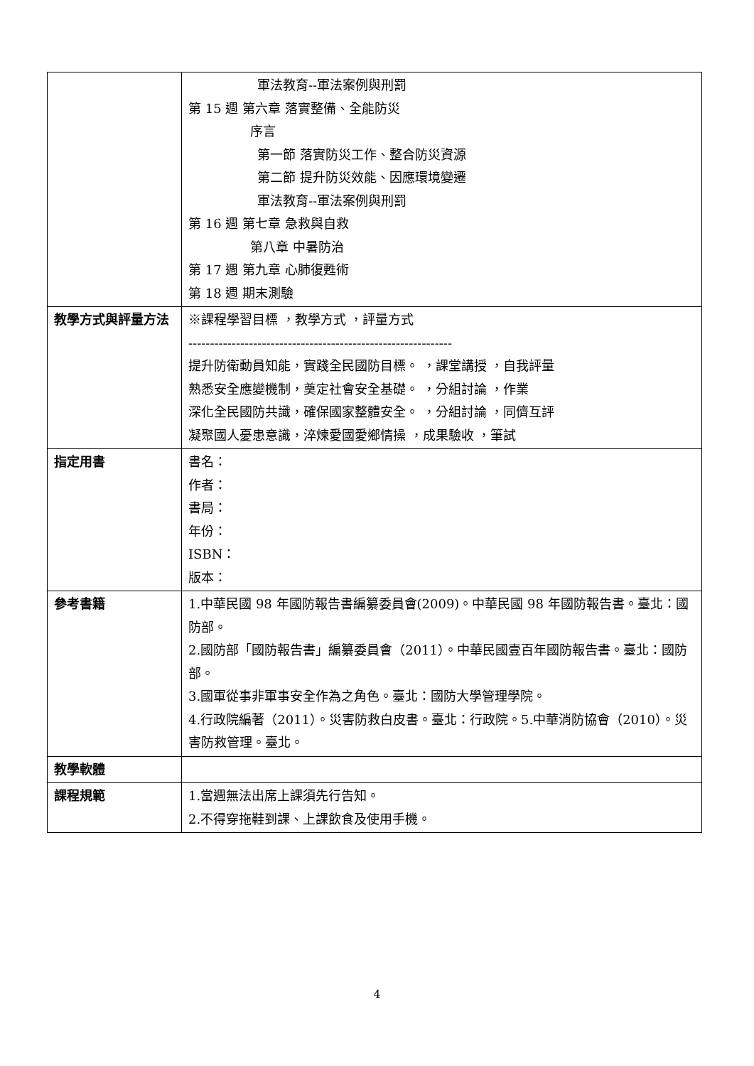| | 軍法教育--軍法案例與刑罰 第 15 週 第六章 落實整備、全能防災 序言 第一節 落實防災工作、整合防災資源 第二節 提升防災效能、因應環境變遷 軍法教育--軍法案例與刑罰 第 16 週 第七章 急救與自救 第八章 中暑防治 第 17 週 第九章 心肺復甦術 第 18 週 期末測驗 |
| 教學方式與評量方法 | ※課程學習目標 ，教學方式 ，評量方式 ------------------------------------------------------------- 提升防衛動員知能，實踐全民國防目標。 ，課堂講授 ，自我評量 熟悉安全應變機制，奠定社會安全基礎。 ，分組討論 ，作業 深化全民國防共識，確保國家整體安全。 ，分組討論 ，同儕互評 凝聚國人憂患意識，淬煉愛國愛鄉情操 ，成果驗收 ，筆試 |
| 指定用書 | 書名： 作者： 書局： 年份： ISBN： 版本： |
| 參考書籍 | 1.中華民國 98 年國防報告書編纂委員會(2009)。中華民國 98 年國防報告書。臺北：國防部。 2.國防部「國防報告書」編纂委員會（2011）。中華民國壹百年國防報告書。臺北：國防部。 3.國軍從事非軍事安全作為之角色。臺北：國防大學管理學院。 4.行政院編著（2011）。災害防救白皮書。臺北：行政院。5.中華消防協會（2010）。災害防救管理。臺北。 |
| 教學軟體 | |
| 課程規範 | 1.當週無法出席上課須先行告知。 2.不得穿拖鞋到課、上課飲食及使用手機。 |
4